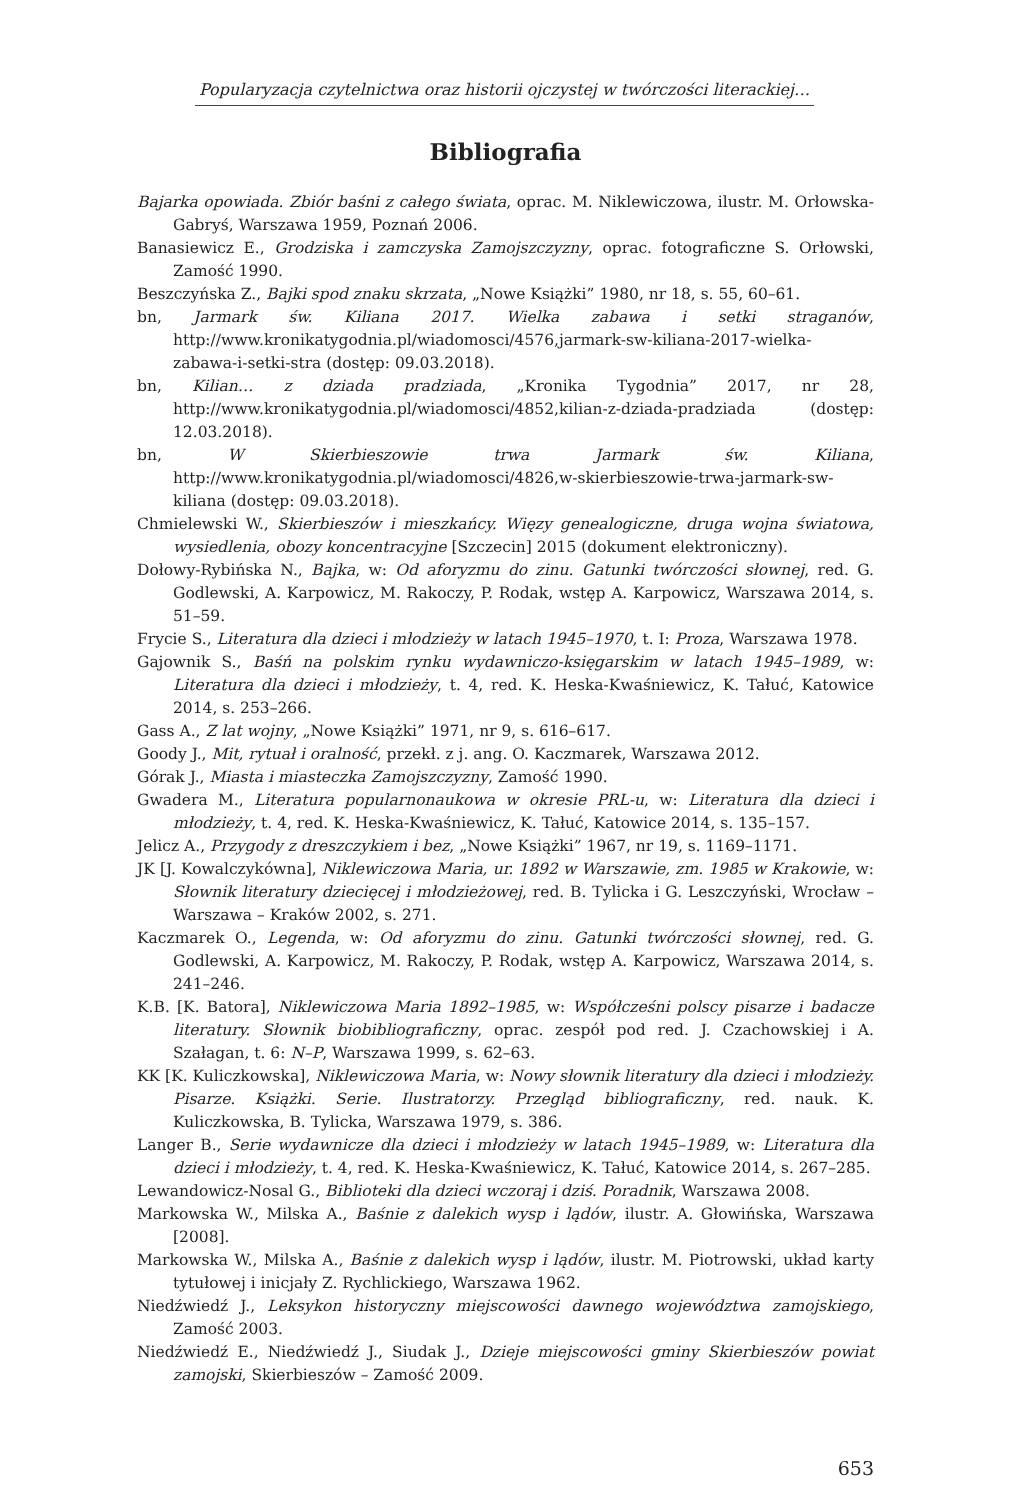Popularyzacja czytelnictwa oraz historii ojczystej w twórczości literackiej…
Bibliografia
Bajarka opowiada. Zbiór baśni z całego świata, oprac. M. Niklewiczowa, ilustr. M. Orłowska-Gabryś, Warszawa 1959, Poznań 2006.
Banasiewicz E., Grodziska i zamczyska Zamojszczyzny, oprac. fotograficzne S. Orłowski, Zamość 1990.
Beszczyńska Z., Bajki spod znaku skrzata, „Nowe Książki” 1980, nr 18, s. 55, 60–61.
bn, Jarmark św. Kiliana 2017. Wielka zabawa i setki straganów, http://www.kronikatygodnia.pl/wiadomosci/4576,jarmark-sw-kiliana-2017-wielka-zabawa-i-setki-stra (dostęp: 09.03.2018).
bn, Kilian… z dziada pradziada, „Kronika Tygodnia” 2017, nr 28, http://www.kronikatygodnia.pl/wiadomosci/4852,kilian-z-dziada-pradziada (dostęp: 12.03.2018).
bn, W Skierbieszowie trwa Jarmark św. Kiliana, http://www.kronikatygodnia.pl/wiadomosci/4826,w-skierbieszowie-trwa-jarmark-sw-kiliana (dostęp: 09.03.2018).
Chmielewski W., Skierbieszów i mieszkańcy. Więzy genealogiczne, druga wojna światowa, wysiedlenia, obozy koncentracyjne [Szczecin] 2015 (dokument elektroniczny).
Dołowy-Rybińska N., Bajka, w: Od aforyzmu do zinu. Gatunki twórczości słownej, red. G. Godlewski, A. Karpowicz, M. Rakoczy, P. Rodak, wstęp A. Karpowicz, Warszawa 2014, s. 51–59.
Frycie S., Literatura dla dzieci i młodzieży w latach 1945–1970, t. I: Proza, Warszawa 1978.
Gajownik S., Baśń na polskim rynku wydawniczo-księgarskim w latach 1945–1989, w: Literatura dla dzieci i młodzieży, t. 4, red. K. Heska-Kwaśniewicz, K. Tałuć, Katowice 2014, s. 253–266.
Gass A., Z lat wojny, „Nowe Książki” 1971, nr 9, s. 616–617.
Goody J., Mit, rytuał i oralność, przekł. z j. ang. O. Kaczmarek, Warszawa 2012.
Górak J., Miasta i miasteczka Zamojszczyzny, Zamość 1990.
Gwadera M., Literatura popularnonaukowa w okresie PRL-u, w: Literatura dla dzieci i młodzieży, t. 4, red. K. Heska-Kwaśniewicz, K. Tałuć, Katowice 2014, s. 135–157.
Jelicz A., Przygody z dreszczykiem i bez, „Nowe Książki” 1967, nr 19, s. 1169–1171.
JK [J. Kowalczykówna], Niklewiczowa Maria, ur. 1892 w Warszawie, zm. 1985 w Krakowie, w: Słownik literatury dziecięcej i młodzieżowej, red. B. Tylicka i G. Leszczyński, Wrocław – Warszawa – Kraków 2002, s. 271.
Kaczmarek O., Legenda, w: Od aforyzmu do zinu. Gatunki twórczości słownej, red. G. Godlewski, A. Karpowicz, M. Rakoczy, P. Rodak, wstęp A. Karpowicz, Warszawa 2014, s. 241–246.
K.B. [K. Batora], Niklewiczowa Maria 1892–1985, w: Współcześni polscy pisarze i badacze literatury. Słownik biobibliograficzny, oprac. zespół pod red. J. Czachowskiej i A. Szałagan, t. 6: N–P, Warszawa 1999, s. 62–63.
KK [K. Kuliczkowska], Niklewiczowa Maria, w: Nowy słownik literatury dla dzieci i młodzieży. Pisarze. Książki. Serie. Ilustratorzy. Przegląd bibliograficzny, red. nauk. K. Kuliczkowska, B. Tylicka, Warszawa 1979, s. 386.
Langer B., Serie wydawnicze dla dzieci i młodzieży w latach 1945–1989, w: Literatura dla dzieci i młodzieży, t. 4, red. K. Heska-Kwaśniewicz, K. Tałuć, Katowice 2014, s. 267–285.
Lewandowicz-Nosal G., Biblioteki dla dzieci wczoraj i dziś. Poradnik, Warszawa 2008.
Markowska W., Milska A., Baśnie z dalekich wysp i lądów, ilustr. A. Głowińska, Warszawa [2008].
Markowska W., Milska A., Baśnie z dalekich wysp i lądów, ilustr. M. Piotrowski, układ karty tytułowej i inicjały Z. Rychlickiego, Warszawa 1962.
Niedźwiedź J., Leksykon historyczny miejscowości dawnego województwa zamojskiego, Zamość 2003.
Niedźwiedź E., Niedźwiedź J., Siudak J., Dzieje miejscowości gminy Skierbieszów powiat zamojski, Skierbieszów – Zamość 2009.
653